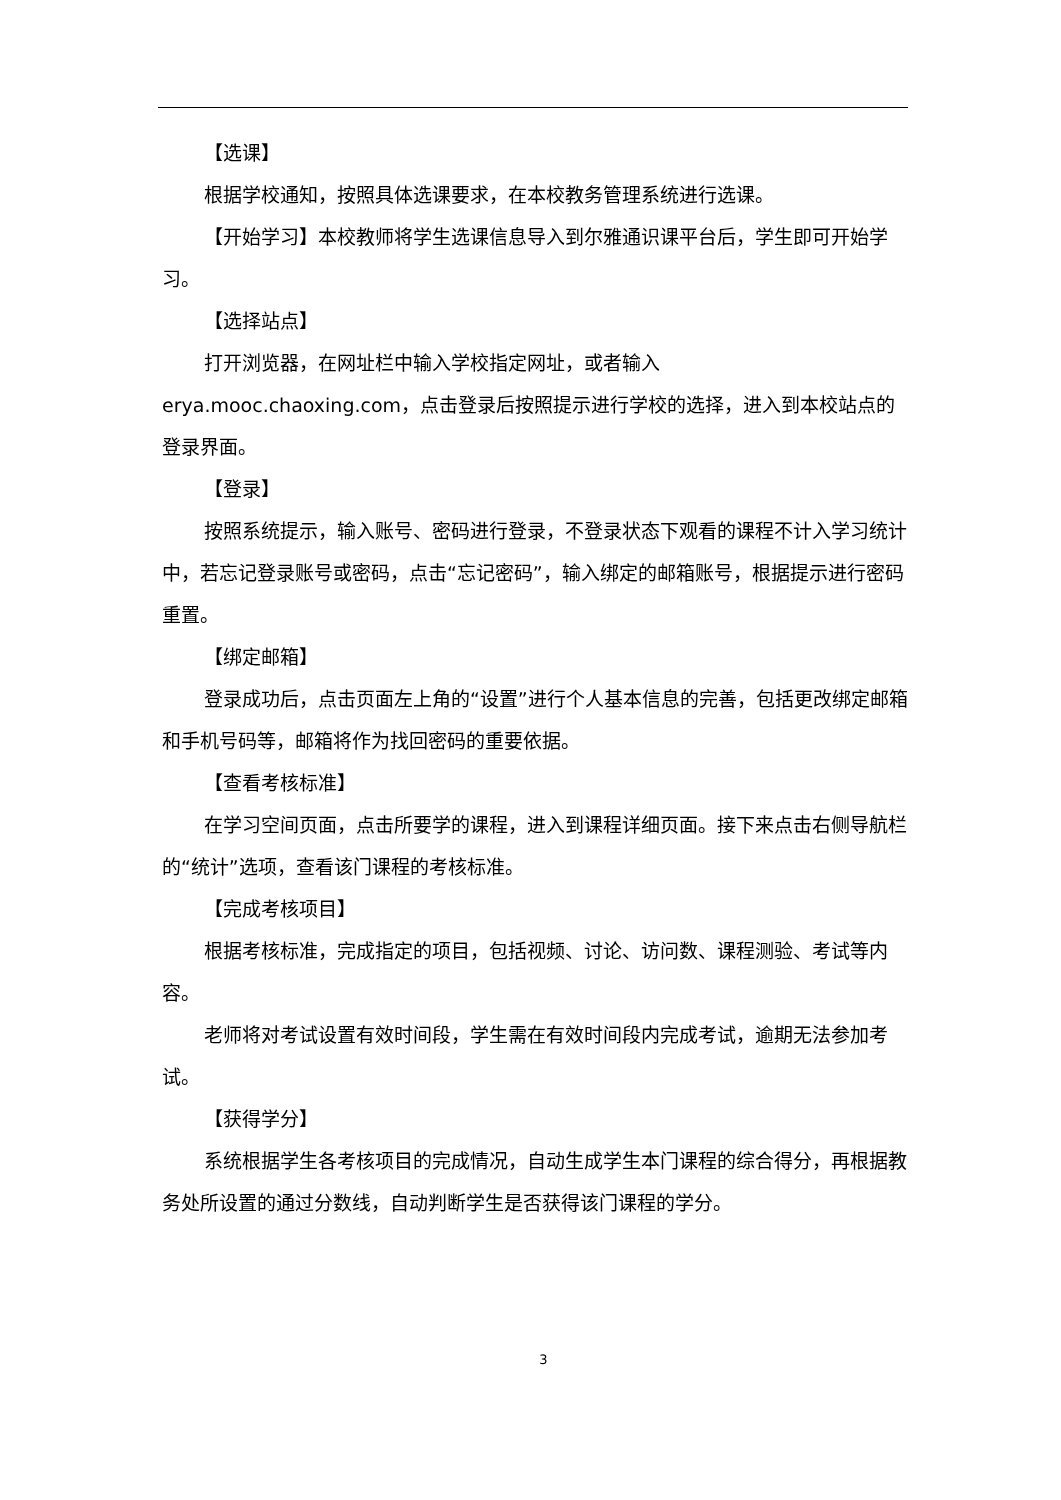【选课】
根据学校通知，按照具体选课要求，在本校教务管理系统进行选课。
【开始学习】本校教师将学生选课信息导入到尔雅通识课平台后，学生即可开始学习。
【选择站点】
打开浏览器，在网址栏中输入学校指定网址，或者输入 erya.mooc.chaoxing.com，点击登录后按照提示进行学校的选择，进入到本校站点的登录界面。
【登录】
按照系统提示，输入账号、密码进行登录，不登录状态下观看的课程不计入学习统计中，若忘记登录账号或密码，点击“忘记密码”，输入绑定的邮箱账号，根据提示进行密码重置。
【绑定邮箱】
登录成功后，点击页面左上角的“设置”进行个人基本信息的完善，包括更改绑定邮箱和手机号码等，邮箱将作为找回密码的重要依据。
【查看考核标准】
在学习空间页面，点击所要学的课程，进入到课程详细页面。接下来点击右侧导航栏的“统计”选项，查看该门课程的考核标准。
【完成考核项目】
根据考核标准，完成指定的项目，包括视频、讨论、访问数、课程测验、考试等内容。
老师将对考试设置有效时间段，学生需在有效时间段内完成考试，逾期无法参加考试。
【获得学分】
系统根据学生各考核项目的完成情况，自动生成学生本门课程的综合得分，再根据教务处所设置的通过分数线，自动判断学生是否获得该门课程的学分。
3